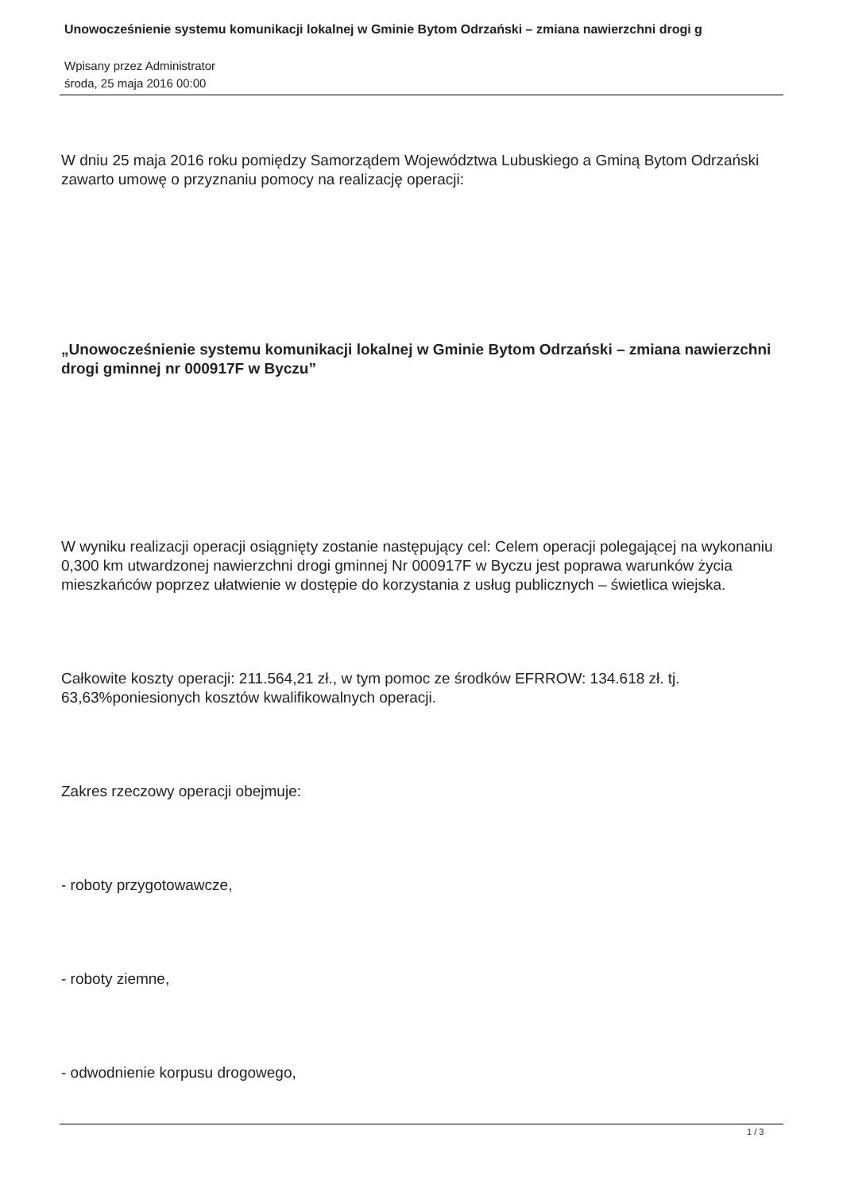Unowocześnienie systemu komunikacji lokalnej w Gminie Bytom Odrzański – zmiana nawierzchni drogi g
Wpisany przez Administrator
środa, 25 maja 2016 00:00
W dniu 25 maja 2016 roku pomiędzy Samorządem Województwa Lubuskiego a Gminą Bytom Odrzański zawarto umowę o przyznaniu pomocy na realizację operacji:
„Unowocześnienie systemu komunikacji lokalnej w Gminie Bytom Odrzański – zmiana nawierzchni drogi gminnej nr 000917F w Byczu”
W wyniku realizacji operacji osiągnięty zostanie następujący cel: Celem operacji polegającej na wykonaniu 0,300 km utwardzonej nawierzchni drogi gminnej Nr 000917F w Byczu jest poprawa warunków życia mieszkańców poprzez ułatwienie w dostępie do korzystania z usług publicznych – świetlica wiejska.
Całkowite koszty operacji: 211.564,21 zł., w tym pomoc ze środków EFRROW: 134.618 zł. tj. 63,63%poniesionych kosztów kwalifikowalnych operacji.
Zakres rzeczowy operacji obejmuje:
- roboty przygotowawcze,
- roboty ziemne,
- odwodnienie korpusu drogowego,
1 / 3